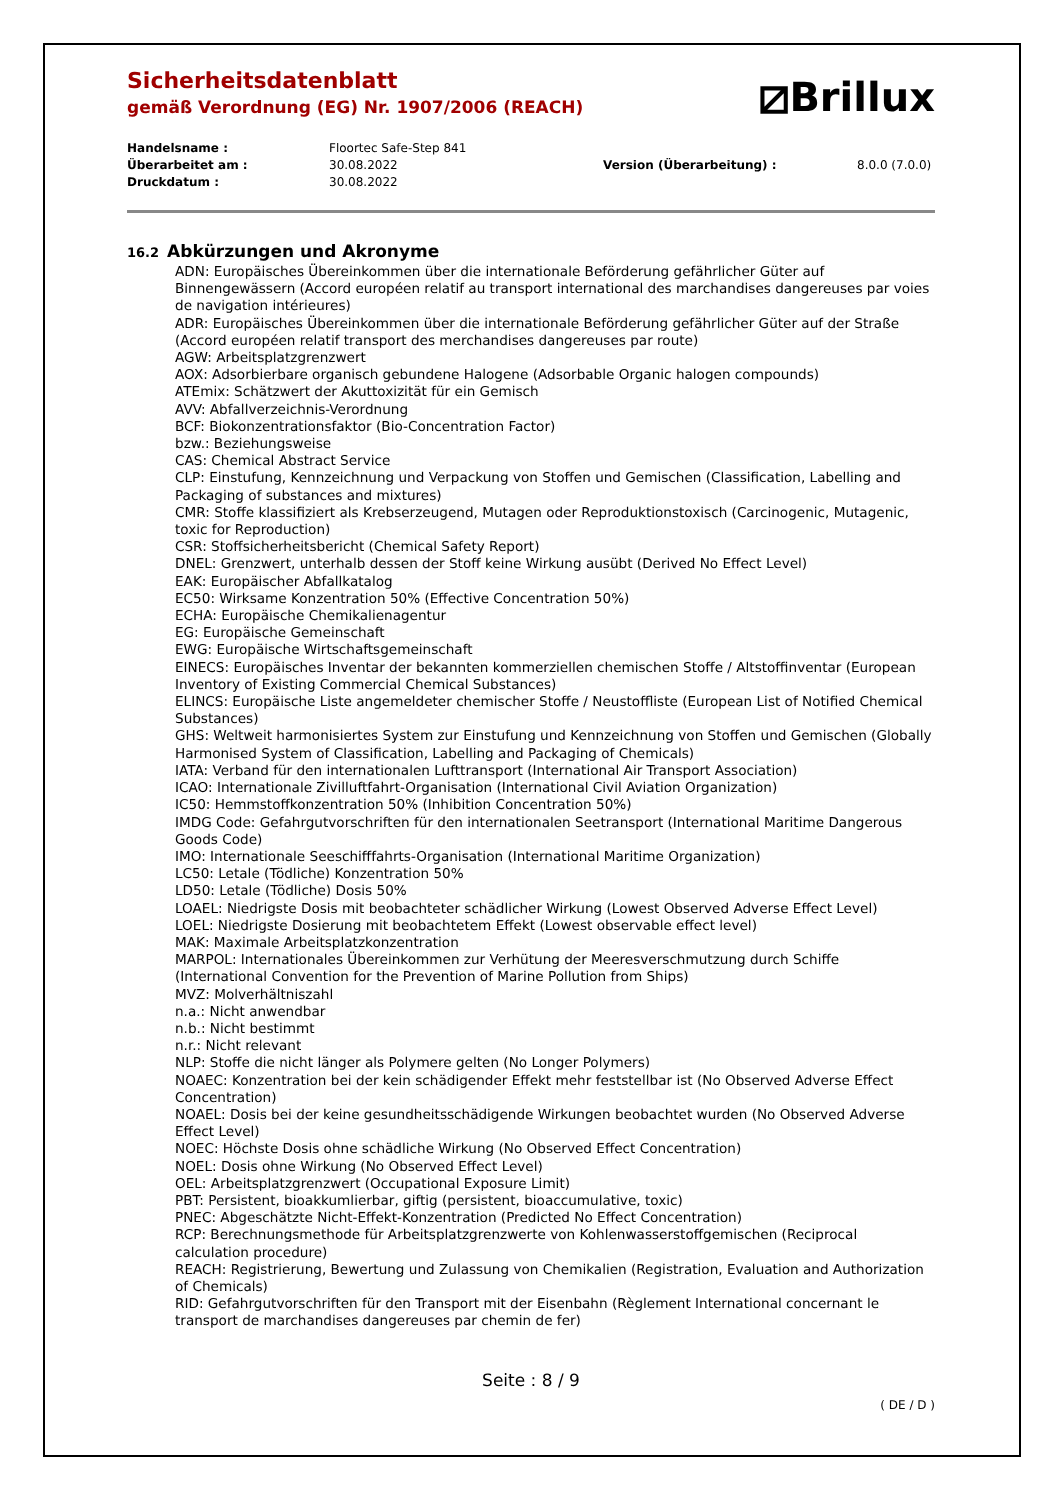⧄Brillux
Sicherheitsdatenblatt
gemäß Verordnung (EG) Nr. 1907/2006 (REACH)
| Handelsname : | Floortec Safe-Step 841 | | |
| Überarbeitet am : | 30.08.2022 | Version (Überarbeitung) : | 8.0.0 (7.0.0) |
| Druckdatum : | 30.08.2022 | | |
16.2 Abkürzungen und Akronyme
ADN: Europäisches Übereinkommen über die internationale Beförderung gefährlicher Güter auf Binnengewässern (Accord européen relatif au transport international des marchandises dangereuses par voies de navigation intérieures)
ADR: Europäisches Übereinkommen über die internationale Beförderung gefährlicher Güter auf der Straße (Accord européen relatif transport des merchandises dangereuses par route)
AGW: Arbeitsplatzgrenzwert
AOX: Adsorbierbare organisch gebundene Halogene (Adsorbable Organic halogen compounds)
ATEmix: Schätzwert der Akuttoxizität für ein Gemisch
AVV: Abfallverzeichnis-Verordnung
BCF: Biokonzentrationsfaktor (Bio-Concentration Factor)
bzw.: Beziehungsweise
CAS: Chemical Abstract Service
CLP: Einstufung, Kennzeichnung und Verpackung von Stoffen und Gemischen (Classification, Labelling and Packaging of substances and mixtures)
CMR: Stoffe klassifiziert als Krebserzeugend, Mutagen oder Reproduktionstoxisch (Carcinogenic, Mutagenic, toxic for Reproduction)
CSR: Stoffsicherheitsbericht (Chemical Safety Report)
DNEL: Grenzwert, unterhalb dessen der Stoff keine Wirkung ausübt (Derived No Effect Level)
EAK: Europäischer Abfallkatalog
EC50: Wirksame Konzentration 50% (Effective Concentration 50%)
ECHA: Europäische Chemikalienagentur
EG: Europäische Gemeinschaft
EWG: Europäische Wirtschaftsgemeinschaft
EINECS: Europäisches Inventar der bekannten kommerziellen chemischen Stoffe / Altstoffinventar (European Inventory of Existing Commercial Chemical Substances)
ELINCS: Europäische Liste angemeldeter chemischer Stoffe / Neustoffliste (European List of Notified Chemical Substances)
GHS: Weltweit harmonisiertes System zur Einstufung und Kennzeichnung von Stoffen und Gemischen (Globally Harmonised System of Classification, Labelling and Packaging of Chemicals)
IATA: Verband für den internationalen Lufttransport (International Air Transport Association)
ICAO: Internationale Zivilluftfahrt-Organisation (International Civil Aviation Organization)
IC50: Hemmstoffkonzentration 50% (Inhibition Concentration 50%)
IMDG Code: Gefahrgutvorschriften für den internationalen Seetransport (International Maritime Dangerous Goods Code)
IMO: Internationale Seeschifffahrts-Organisation (International Maritime Organization)
LC50: Letale (Tödliche) Konzentration 50%
LD50: Letale (Tödliche) Dosis 50%
LOAEL: Niedrigste Dosis mit beobachteter schädlicher Wirkung (Lowest Observed Adverse Effect Level)
LOEL: Niedrigste Dosierung mit beobachtetem Effekt (Lowest observable effect level)
MAK: Maximale Arbeitsplatzkonzentration
MARPOL: Internationales Übereinkommen zur Verhütung der Meeresverschmutzung durch Schiffe (International Convention for the Prevention of Marine Pollution from Ships)
MVZ: Molverhältniszahl
n.a.: Nicht anwendbar
n.b.: Nicht bestimmt
n.r.: Nicht relevant
NLP: Stoffe die nicht länger als Polymere gelten (No Longer Polymers)
NOAEC: Konzentration bei der kein schädigender Effekt mehr feststellbar ist (No Observed Adverse Effect Concentration)
NOAEL: Dosis bei der keine gesundheitsschädigende Wirkungen beobachtet wurden (No Observed Adverse Effect Level)
NOEC: Höchste Dosis ohne schädliche Wirkung (No Observed Effect Concentration)
NOEL: Dosis ohne Wirkung (No Observed Effect Level)
OEL: Arbeitsplatzgrenzwert (Occupational Exposure Limit)
PBT: Persistent, bioakkumlierbar, giftig (persistent, bioaccumulative, toxic)
PNEC: Abgeschätzte Nicht-Effekt-Konzentration (Predicted No Effect Concentration)
RCP: Berechnungsmethode für Arbeitsplatzgrenzwerte von Kohlenwasserstoffgemischen (Reciprocal calculation procedure)
REACH: Registrierung, Bewertung und Zulassung von Chemikalien (Registration, Evaluation and Authorization of Chemicals)
RID: Gefahrgutvorschriften für den Transport mit der Eisenbahn (Règlement International concernant le transport de marchandises dangereuses par chemin de fer)
Seite : 8 / 9
( DE / D )